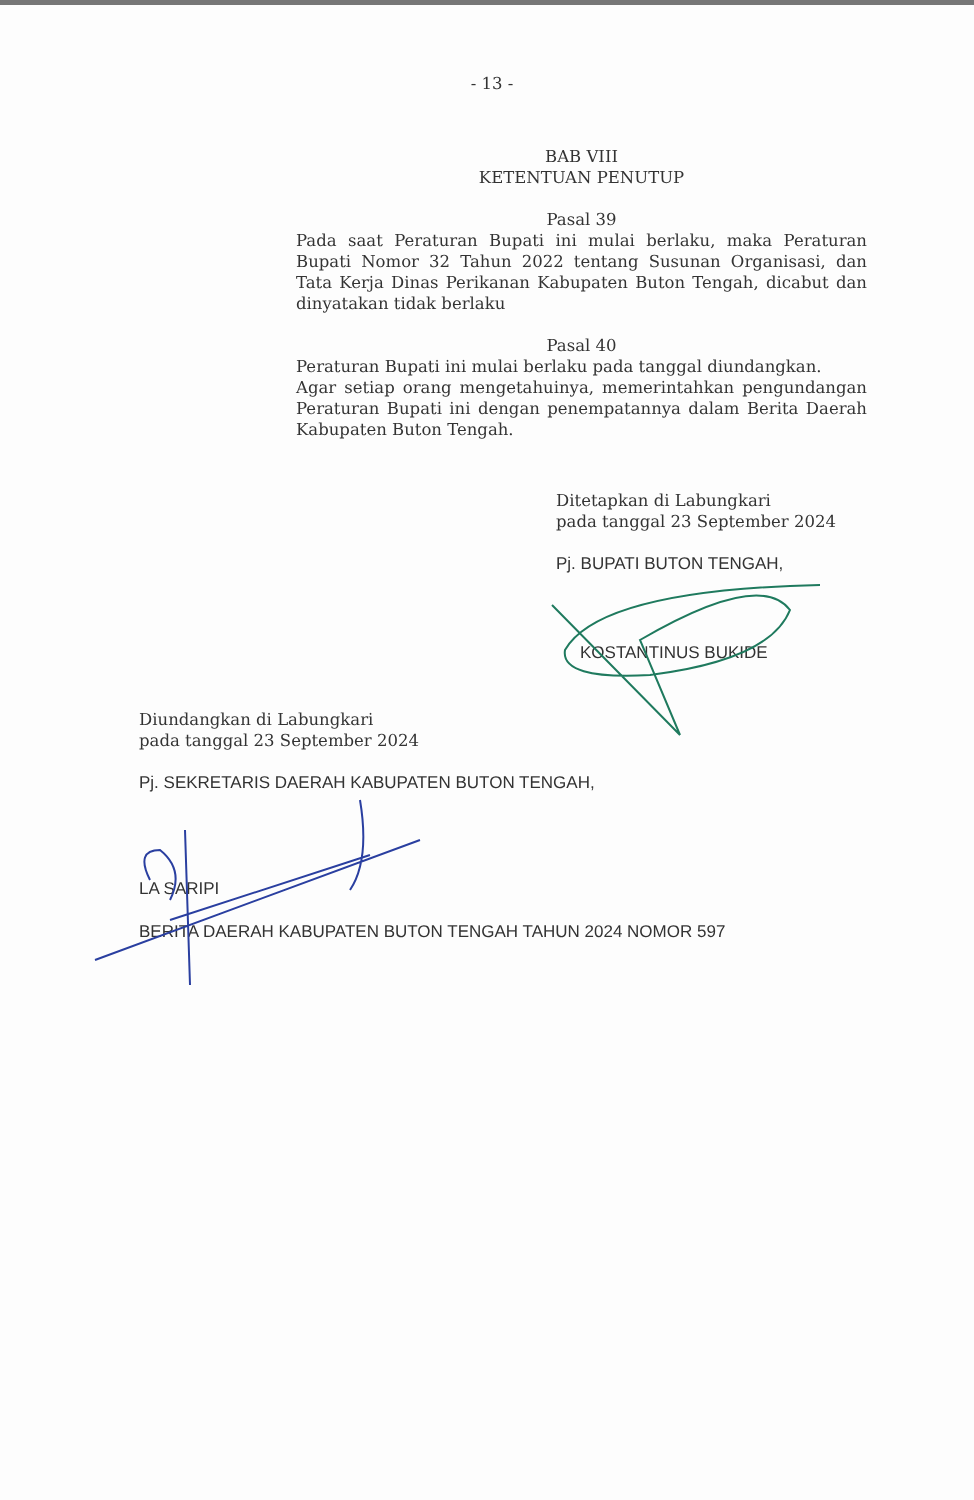- 13 -
BAB VIII
KETENTUAN PENUTUP
Pasal 39
Pada saat Peraturan Bupati ini mulai berlaku, maka Peraturan Bupati Nomor 32 Tahun 2022 tentang Susunan Organisasi, dan Tata Kerja Dinas Perikanan Kabupaten Buton Tengah, dicabut dan dinyatakan tidak berlaku
Pasal 40
Peraturan Bupati ini mulai berlaku pada tanggal diundangkan.
Agar setiap orang mengetahuinya, memerintahkan pengundangan Peraturan Bupati ini dengan penempatannya dalam Berita Daerah Kabupaten Buton Tengah.
Ditetapkan di Labungkari
pada tanggal 23 September 2024
Pj. BUPATI BUTON TENGAH,
KOSTANTINUS BUKIDE
Diundangkan di Labungkari
pada tanggal 23 September 2024
Pj. SEKRETARIS DAERAH KABUPATEN BUTON TENGAH,
LA SARIPI
BERITA DAERAH KABUPATEN BUTON TENGAH TAHUN 2024 NOMOR 597